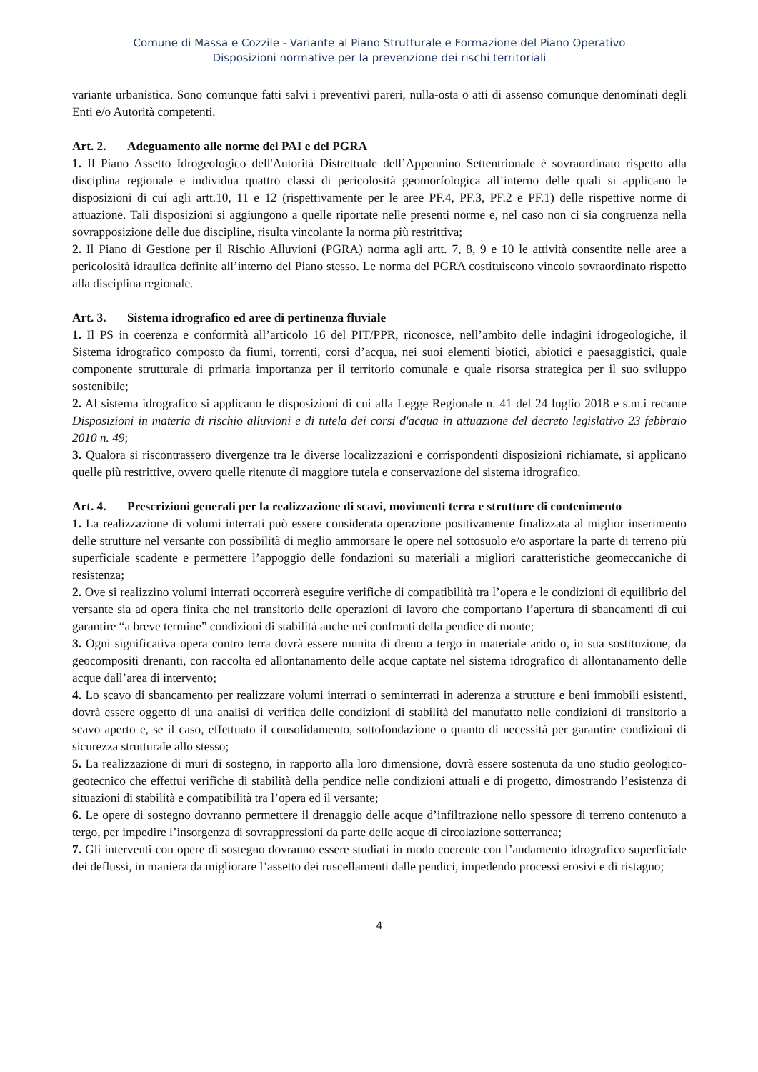Comune di Massa e Cozzile - Variante al Piano Strutturale e Formazione del Piano Operativo
Disposizioni normative per la prevenzione dei rischi territoriali
variante urbanistica. Sono comunque fatti salvi i preventivi pareri, nulla-osta o atti di assenso comunque denominati degli Enti e/o Autorità competenti.
Art. 2. Adeguamento alle norme del PAI e del PGRA
1. Il Piano Assetto Idrogeologico dell'Autorità Distrettuale dell’Appennino Settentrionale è sovraordinato rispetto alla disciplina regionale e individua quattro classi di pericolosità geomorfologica all’interno delle quali si applicano le disposizioni di cui agli artt.10, 11 e 12 (rispettivamente per le aree PF.4, PF.3, PF.2 e PF.1) delle rispettive norme di attuazione. Tali disposizioni si aggiungono a quelle riportate nelle presenti norme e, nel caso non ci sia congruenza nella sovrapposizione delle due discipline, risulta vincolante la norma più restrittiva;
2. Il Piano di Gestione per il Rischio Alluvioni (PGRA) norma agli artt. 7, 8, 9 e 10 le attività consentite nelle aree a pericolosità idraulica definite all’interno del Piano stesso. Le norma del PGRA costituiscono vincolo sovraordinato rispetto alla disciplina regionale.
Art. 3. Sistema idrografico ed aree di pertinenza fluviale
1. Il PS in coerenza e conformità all’articolo 16 del PIT/PPR, riconosce, nell’ambito delle indagini idrogeologiche, il Sistema idrografico composto da fiumi, torrenti, corsi d’acqua, nei suoi elementi biotici, abiotici e paesaggistici, quale componente strutturale di primaria importanza per il territorio comunale e quale risorsa strategica per il suo sviluppo sostenibile;
2. Al sistema idrografico si applicano le disposizioni di cui alla Legge Regionale n. 41 del 24 luglio 2018 e s.m.i recante Disposizioni in materia di rischio alluvioni e di tutela dei corsi d'acqua in attuazione del decreto legislativo 23 febbraio 2010 n. 49;
3. Qualora si riscontrassero divergenze tra le diverse localizzazioni e corrispondenti disposizioni richiamate, si applicano quelle più restrittive, ovvero quelle ritenute di maggiore tutela e conservazione del sistema idrografico.
Art. 4. Prescrizioni generali per la realizzazione di scavi, movimenti terra e strutture di contenimento
1. La realizzazione di volumi interrati può essere considerata operazione positivamente finalizzata al miglior inserimento delle strutture nel versante con possibilità di meglio ammorsare le opere nel sottosuolo e/o asportare la parte di terreno più superficiale scadente e permettere l’appoggio delle fondazioni su materiali a migliori caratteristiche geomeccaniche di resistenza;
2. Ove si realizzino volumi interrati occorrerà eseguire verifiche di compatibilità tra l’opera e le condizioni di equilibrio del versante sia ad opera finita che nel transitorio delle operazioni di lavoro che comportano l’apertura di sbancamenti di cui garantire “a breve termine” condizioni di stabilità anche nei confronti della pendice di monte;
3. Ogni significativa opera contro terra dovrà essere munita di dreno a tergo in materiale arido o, in sua sostituzione, da geocompositi drenanti, con raccolta ed allontanamento delle acque captate nel sistema idrografico di allontanamento delle acque dall’area di intervento;
4. Lo scavo di sbancamento per realizzare volumi interrati o seminterrati in aderenza a strutture e beni immobili esistenti, dovrà essere oggetto di una analisi di verifica delle condizioni di stabilità del manufatto nelle condizioni di transitorio a scavo aperto e, se il caso, effettuato il consolidamento, sottofondazione o quanto di necessità per garantire condizioni di sicurezza strutturale allo stesso;
5. La realizzazione di muri di sostegno, in rapporto alla loro dimensione, dovrà essere sostenuta da uno studio geologico-geotecnico che effettui verifiche di stabilità della pendice nelle condizioni attuali e di progetto, dimostrando l’esistenza di situazioni di stabilità e compatibilità tra l’opera ed il versante;
6. Le opere di sostegno dovranno permettere il drenaggio delle acque d’infiltrazione nello spessore di terreno contenuto a tergo, per impedire l’insorgenza di sovrappressioni da parte delle acque di circolazione sotterranea;
7. Gli interventi con opere di sostegno dovranno essere studiati in modo coerente con l’andamento idrografico superficiale dei deflussi, in maniera da migliorare l’assetto dei ruscellamenti dalle pendici, impedendo processi erosivi e di ristagno;
4